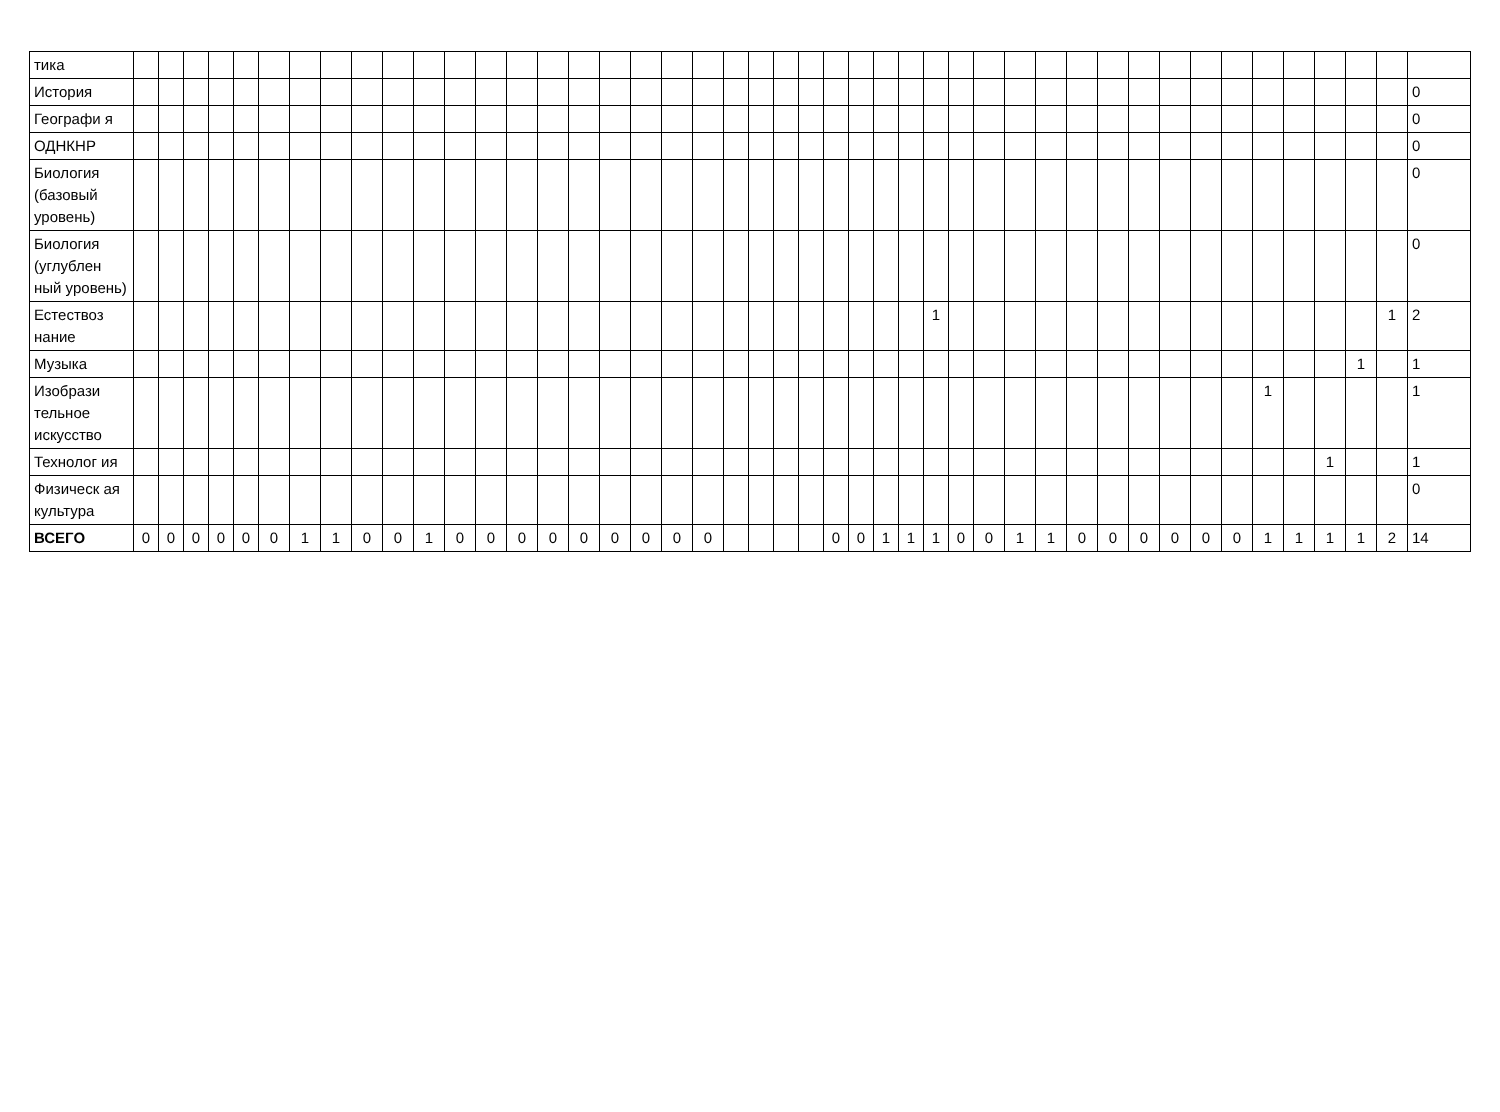| тика | | | | | | | | | | | | | | | | | | | | | | | | | | | | | | | | | | | | | | | | | | | | | |
| История | | | | | | | | | | | | | | | | | | | | | | | | | | | | | | | | | | | | | | | | | | | | | 0 |
| Географи я | | | | | | | | | | | | | | | | | | | | | | | | | | | | | | | | | | | | | | | | | | | | | 0 |
| ОДНКНР | | | | | | | | | | | | | | | | | | | | | | | | | | | | | | | | | | | | | | | | | | | | | 0 |
| Биология (базовый уровень) | | | | | | | | | | | | | | | | | | | | | | | | | | | | | | | | | | | | | | | | | | | | | 0 |
| Биология (углублен ный уровень) | | | | | | | | | | | | | | | | | | | | | | | | | | | | | | | | | | | | | | | | | | | | | 0 |
| Естествоз нание | | | | | | | | | | | | | | | | | | | | | | | | | | | | | 1 | | | | | | | | | | | | | | | 1 | 2 |
| Музыка | | | | | | | | | | | | | | | | | | | | | | | | | | | | | | | | | | | | | | | | | | | 1 | | 1 |
| Изобрази тельное искусство | | | | | | | | | | | | | | | | | | | | | | | | | | | | | | | | | | | | | | | | 1 | | | | | 1 |
| Технолог ия | | | | | | | | | | | | | | | | | | | | | | | | | | | | | | | | | | | | | | | | | | 1 | | | 1 |
| Физическ ая культура | | | | | | | | | | | | | | | | | | | | | | | | | | | | | | | | | | | | | | | | | | | | | 0 |
| ВСЕГО | 0 | 0 | 0 | 0 | 0 | 0 | 1 | 1 | 0 | 0 | 1 | 0 | 0 | 0 | 0 | 0 | 0 | 0 | 0 | 0 | | | | | 0 | 0 | 1 | 1 | 1 | 0 | 0 | 1 | 1 | 0 | 0 | 0 | 0 | 0 | 0 | 1 | 1 | 1 | 1 | 2 | 14 |